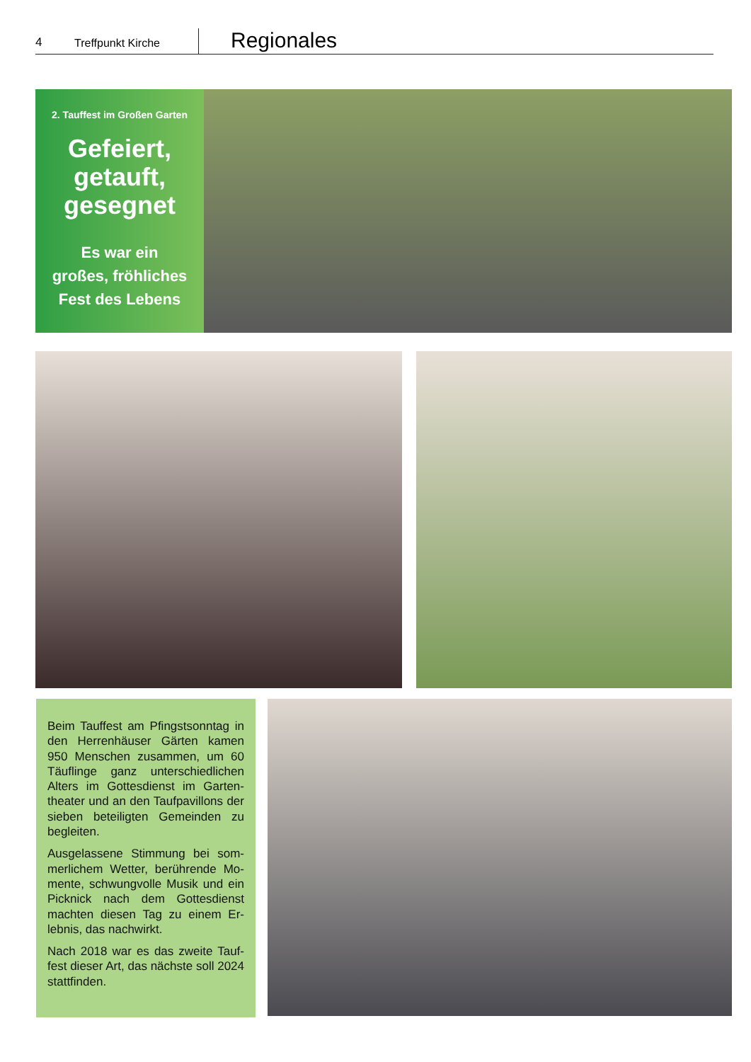4
Treffpunkt Kirche
Regionales
2. Tauffest im Großen Garten
Gefeiert,
getauft,
gesegnet
Es war ein
großes, fröhliches
Fest des Lebens
Beim Tauffest am Pfingstsonntag in den Herrenhäuser Gärten kamen 950 Menschen zusammen, um 60 Täuflinge ganz unterschiedlichen Alters im Gottesdienst im Garten­theater und an den Taufpavillons der sieben beteiligten Gemeinden zu begleiten.
Ausgelassene Stimmung bei som­merlichem Wetter, berührende Mo­mente, schwungvolle Musik und ein Picknick nach dem Gottesdienst machten diesen Tag zu einem Er­lebnis, das nachwirkt.
Nach 2018 war es das zweite Tauf­fest dieser Art, das nächste soll 2024 stattfinden.